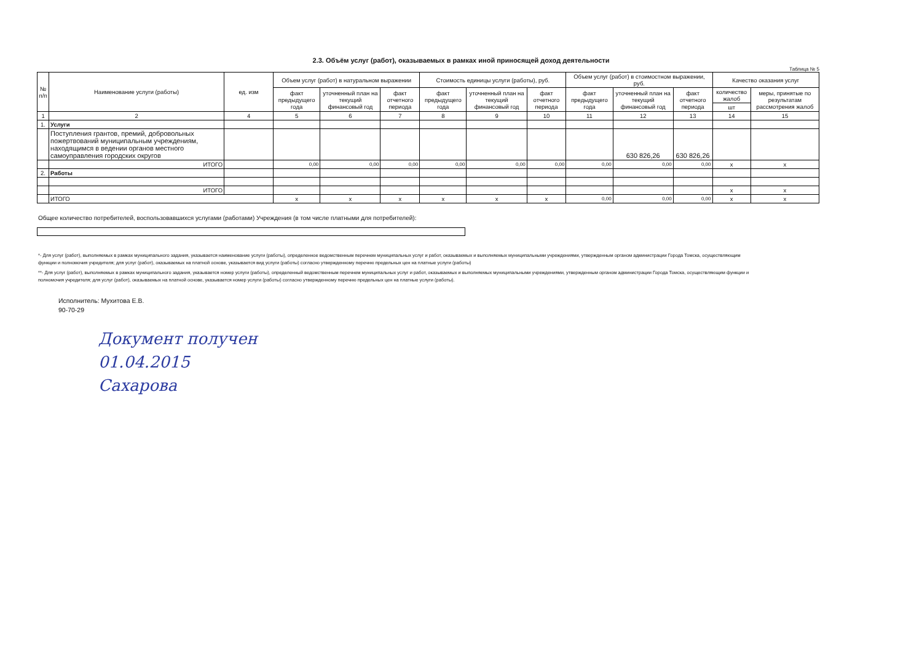2.3. Объём услуг (работ), оказываемых в рамках иной приносящей доход деятельности
Таблица № 5
| № п/п | Наименование услуги (работы) | ед. изм | Объем услуг (работ) в натуральном выражении | | | Стоимость единицы услуги (работы), руб. | | | Объем услуг (работ) в стоимостном выражении, руб. | | | Качество оказания услуг | |
| --- | --- | --- | --- | --- | --- | --- | --- | --- | --- | --- | --- | --- | --- |
| | | | факт предыдущего года | уточненный план на текущий финансовый год | факт отчетного периода | факт предыдущего года | уточненный план на текущий финансовый год | факт отчетного периода | факт предыдущего года | уточненный план на текущий финансовый год | факт отчетного периода | количество жалоб | меры, принятые по результатам рассмотрения жалоб |
| | | | | | | | | | | | | шт | |
| 1 | 2 | 4 | 5 | 6 | 7 | 8 | 9 | 10 | 11 | 12 | 13 | 14 | 15 |
| 1. | Услуги | | | | | | | | | | | | |
| | Поступления грантов, премий, добровольных пожертвований муниципальным учреждениям, находящимся в ведении органов местного самоуправления городских округов | | | | | | | | | 630 826,26 | 630 826,26 | | |
| | ИТОГО | | 0,00 | 0,00 | 0,00 | 0,00 | 0,00 | 0,00 | 0,00 | 0,00 | 0,00 | x | x |
| 2. | Работы | | | | | | | | | | | | |
| | ИТОГО | | | | | | | | | | | x | x |
| | ИТОГО | | x | x | x | x | x | x | 0,00 | 0,00 | 0,00 | x | x |
Общее количество потребителей, воспользовавшихся услугами (работами) Учреждения (в том числе платными для потребителей):
*- Для услуг (работ), выполняемых в рамках муниципального задания, указывается наименование услуги (работы), определенное ведомственным перечнем муниципальных услуг и работ, оказываемых и выполняемых муниципальными учреждениями, утвержденным органом администрации Города Томска, осуществляющим функции и полномочия учредителя; для услуг (работ), оказываемых на платной основе, указывается вид услуги (работы) согласно утвержденному перечню предельных цен на платные услуги (работы)
**- Для услуг (работ), выполняемых в рамках муниципального задания, указывается номер услуги (работы), определенный ведомственным перечнем муниципальных услуг и работ, оказываемых и выполняемых муниципальными учреждениями, утвержденным органом администрации Города Томска, осуществляющим функции и полномочия учредителя; для услуг (работ), оказываемых на платной основе, указывается номер услуги (работы) согласно утвержденному перечню предельных цен на платные услуги (работы).
Исполнитель: Мухитова Е.В.
90-70-29
Документ получен
01.04.2015
Сахарова